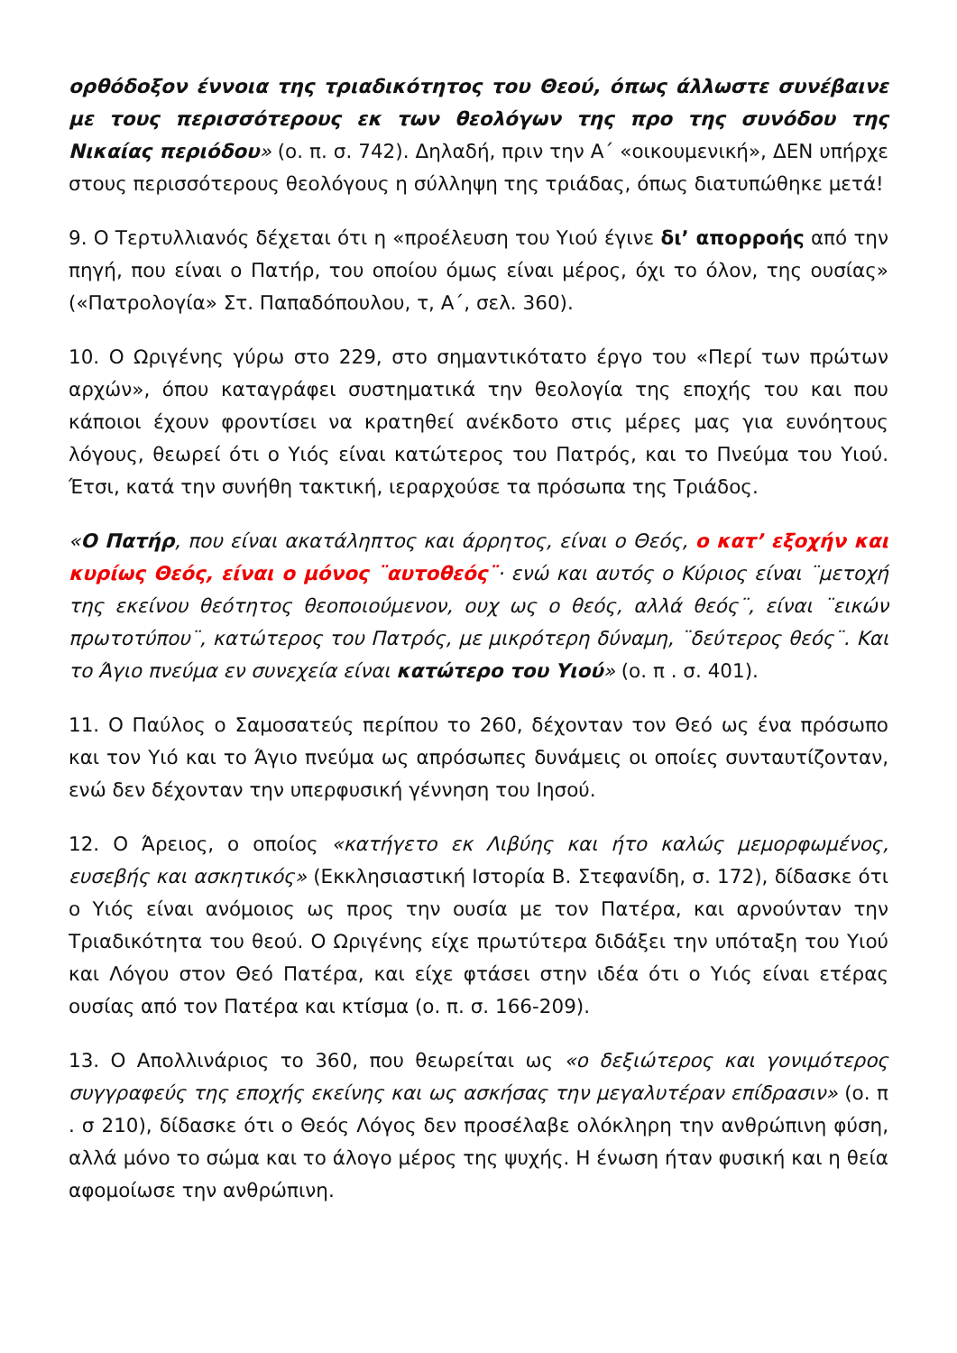ορθόδοξον έννοια της τριαδικότητος του Θεού, όπως άλλωστε συνέβαινε με τους περισσότερους εκ των θεολόγων της προ της συνόδου της Νικαίας περιόδου» (ο. π. σ. 742). Δηλαδή, πριν την Α΄ «οικουμενική», ΔΕΝ υπήρχε στους περισσότερους θεολόγους η σύλληψη της τριάδας, όπως διατυπώθηκε μετά!
9. Ο Τερτυλλιανός δέχεται ότι η «προέλευση του Υιού έγινε δι’ απορροής από την πηγή, που είναι ο Πατήρ, του οποίου όμως είναι μέρος, όχι το όλον, της ουσίας» («Πατρολογία» Στ. Παπαδόπουλου, τ, Α΄, σελ. 360).
10. Ο Ωριγένης γύρω στο 229, στο σημαντικότατο έργο του «Περί των πρώτων αρχών», όπου καταγράφει συστηματικά την θεολογία της εποχής του και που κάποιοι έχουν φροντίσει να κρατηθεί ανέκδοτο στις μέρες μας για ευνόητους λόγους, θεωρεί ότι ο Υιός είναι κατώτερος του Πατρός, και το Πνεύμα του Υιού. Έτσι, κατά την συνήθη τακτική, ιεραρχούσε τα πρόσωπα της Τριάδος.
«Ο Πατήρ, που είναι ακατάληπτος και άρρητος, είναι ο Θεός, ο κατ’ εξοχήν και κυρίως Θεός, είναι ο μόνος ¨αυτοθεός¨· ενώ και αυτός ο Κύριος είναι ¨μετοχή της εκείνου θεότητος θεοποιούμενον, ουχ ως ο θεός, αλλά θεός¨, είναι ¨εικών πρωτοτύπου¨, κατώτερος του Πατρός, με μικρότερη δύναμη, ¨δεύτερος θεός¨. Και το Άγιο πνεύμα εν συνεχεία είναι κατώτερο του Υιού» (ο. π . σ. 401).
11. Ο Παύλος ο Σαμοσατεύς περίπου το 260, δέχονταν τον Θεό ως ένα πρόσωπο και τον Υιό και το Άγιο πνεύμα ως απρόσωπες δυνάμεις οι οποίες συνταυτίζονταν, ενώ δεν δέχονταν την υπερφυσική γέννηση του Ιησού.
12. Ο Άρειος, ο οποίος «κατήγετο εκ Λιβύης και ήτο καλώς μεμορφωμένος, ευσεβής και ασκητικός» (Εκκλησιαστική Ιστορία Β. Στεφανίδη, σ. 172), δίδασκε ότι ο Υιός είναι ανόμοιος ως προς την ουσία με τον Πατέρα, και αρνούνταν την Τριαδικότητα του θεού. Ο Ωριγένης είχε πρωτύτερα διδάξει την υπόταξη του Υιού και Λόγου στον Θεό Πατέρα, και είχε φτάσει στην ιδέα ότι ο Υιός είναι ετέρας ουσίας από τον Πατέρα και κτίσμα (ο. π. σ. 166-209).
13. Ο Απολλινάριος το 360, που θεωρείται ως «ο δεξιώτερος και γονιμότερος συγγραφεύς της εποχής εκείνης και ως ασκήσας την μεγαλυτέραν επίδρασιν» (ο. π . σ 210), δίδασκε ότι ο Θεός Λόγος δεν προσέλαβε ολόκληρη την ανθρώπινη φύση, αλλά μόνο το σώμα και το άλογο μέρος της ψυχής. Η ένωση ήταν φυσική και η θεία αφομοίωσε την ανθρώπινη.